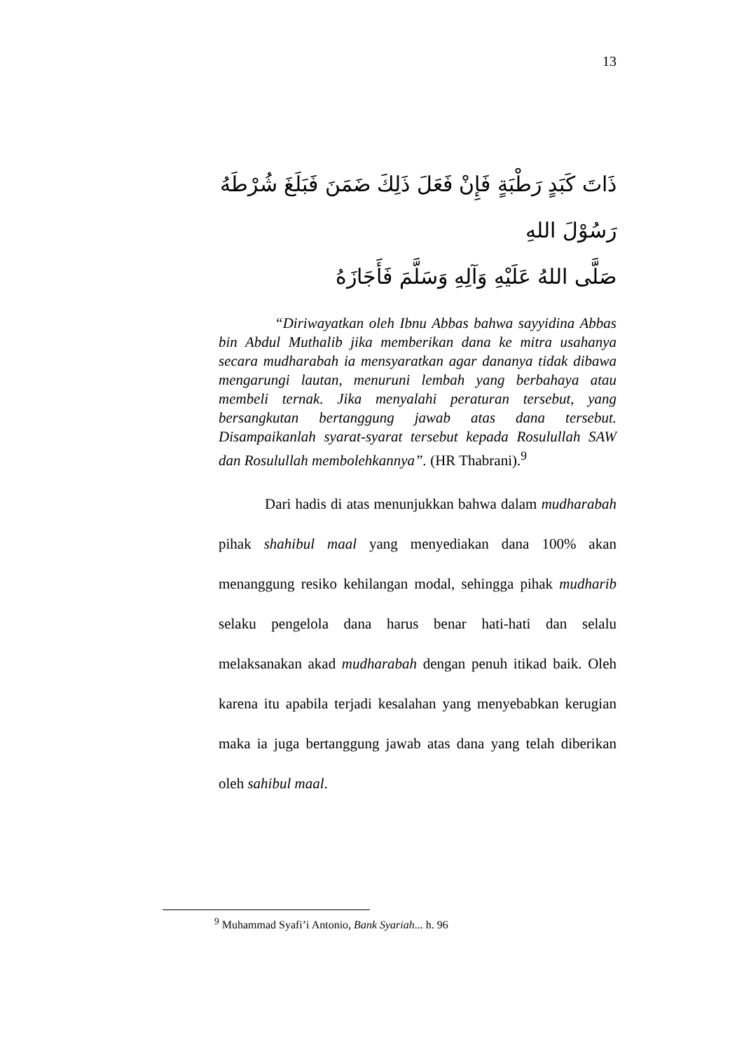13
ذَاتَ كَبَدٍ رَطْبَةٍ فَإِنْ فَعَلَ ذَلِكَ ضَمَنَ فَبَلَغَ شُرْطَهُ رَسُوْلَ اللهِ
صَلَّى اللهُ عَلَيْهِ وَآلِهِ وَسَلَّمَ فَأَجَازَهُ
“Diriwayatkan oleh Ibnu Abbas bahwa sayyidina Abbas bin Abdul Muthalib jika memberikan dana ke mitra usahanya secara mudharabah ia mensyaratkan agar dananya tidak dibawa mengarungi lautan, menuruni lembah yang berbahaya atau membeli ternak. Jika menyalahi peraturan tersebut, yang bersangkutan bertanggung jawab atas dana tersebut. Disampaikanlah syarat-syarat tersebut kepada Rosulullah SAW dan Rosulullah membolehkannya”. (HR Thabrani).<sup>9</sup>
Dari hadis di atas menunjukkan bahwa dalam mudharabah pihak shahibul maal yang menyediakan dana 100% akan menanggung resiko kehilangan modal, sehingga pihak mudharib selaku pengelola dana harus benar hati-hati dan selalu melaksanakan akad mudharabah dengan penuh itikad baik. Oleh karena itu apabila terjadi kesalahan yang menyebabkan kerugian maka ia juga bertanggung jawab atas dana yang telah diberikan oleh sahibul maal.
<sup>9</sup> Muhammad Syafi’i Antonio, Bank Syariah... h. 96